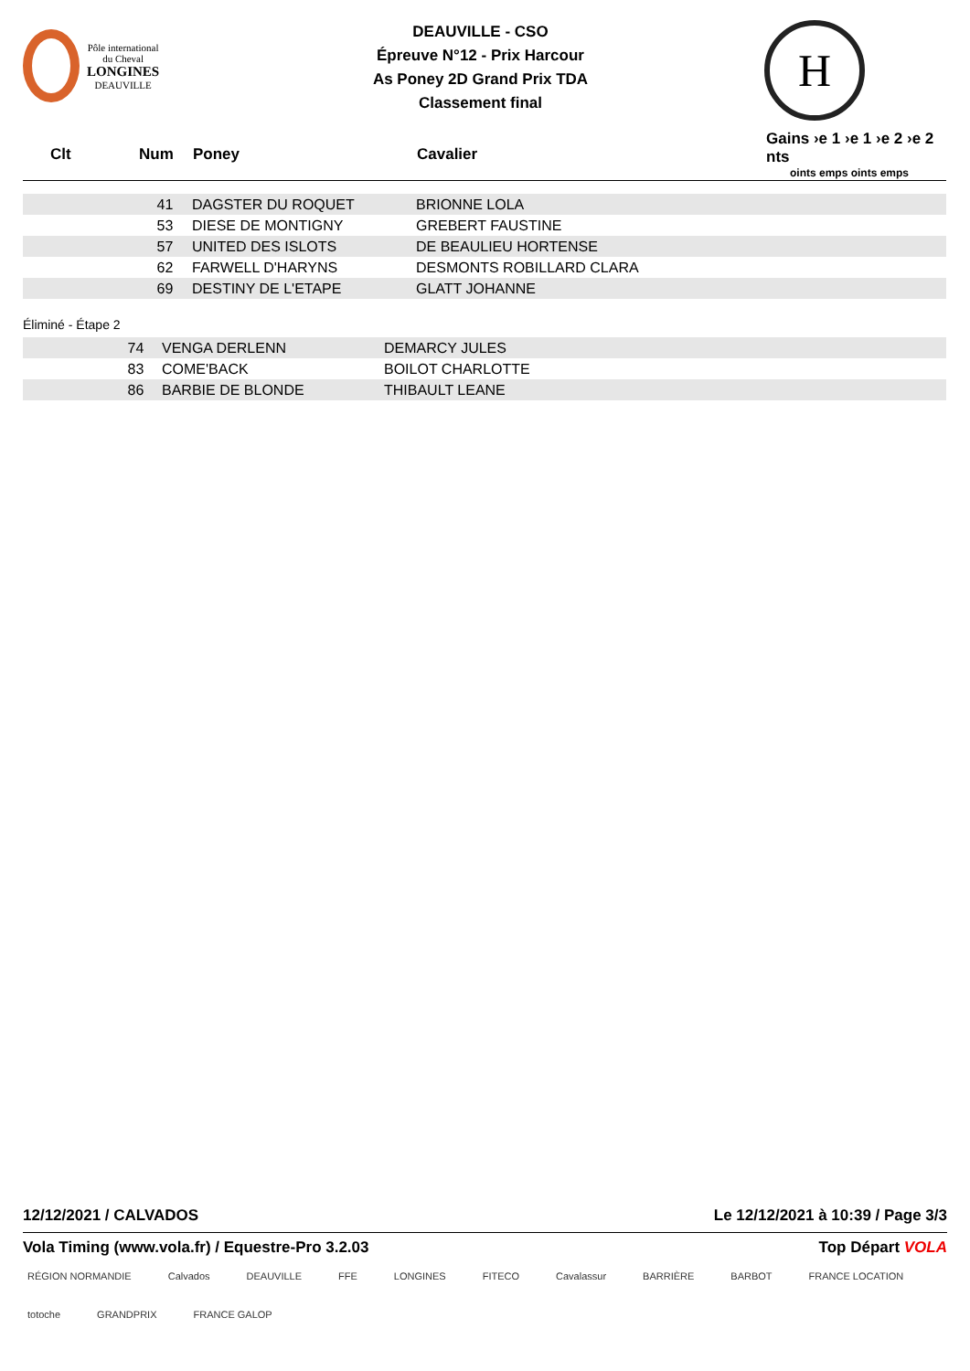Pôle international
du Cheval
LONGINES
DEAUVILLE
DEAUVILLE - CSO
Épreuve N°12 - Prix Harcour
As Poney 2D Grand Prix TDA
Classement final
H
| Clt | Num | Poney | Cavalier | Gains ›e 1 ›e 1 ›e 2 ›e 2 nts oints emps oints emps |
| --- | --- | --- | --- | --- |
| | 41 | DAGSTER DU ROQUET | BRIONNE LOLA | |
| | 53 | DIESE DE MONTIGNY | GREBERT FAUSTINE | |
| | 57 | UNITED DES ISLOTS | DE BEAULIEU HORTENSE | |
| | 62 | FARWELL D'HARYNS | DESMONTS ROBILLARD CLARA | |
| | 69 | DESTINY DE L'ETAPE | GLATT JOHANNE | |
Éliminé - Étape 2
| | 74 | VENGA DERLENN | DEMARCY JULES | |
| | 83 | COME'BACK | BOILOT CHARLOTTE | |
| | 86 | BARBIE DE BLONDE | THIBAULT LEANE | |
12/12/2021 / CALVADOS Le 12/12/2021 à 10:39 / Page 3/3
Vola Timing (www.vola.fr) / Equestre-Pro 3.2.03 Top Départ VOLA
RÉGION NORMANDIE Calvados DEAUVILLE FFE LONGINES FITECO Cavalassur BARRIÈRE BARBOT FRANCE LOCATION totoche GRANDPRIX FRANCE GALOP